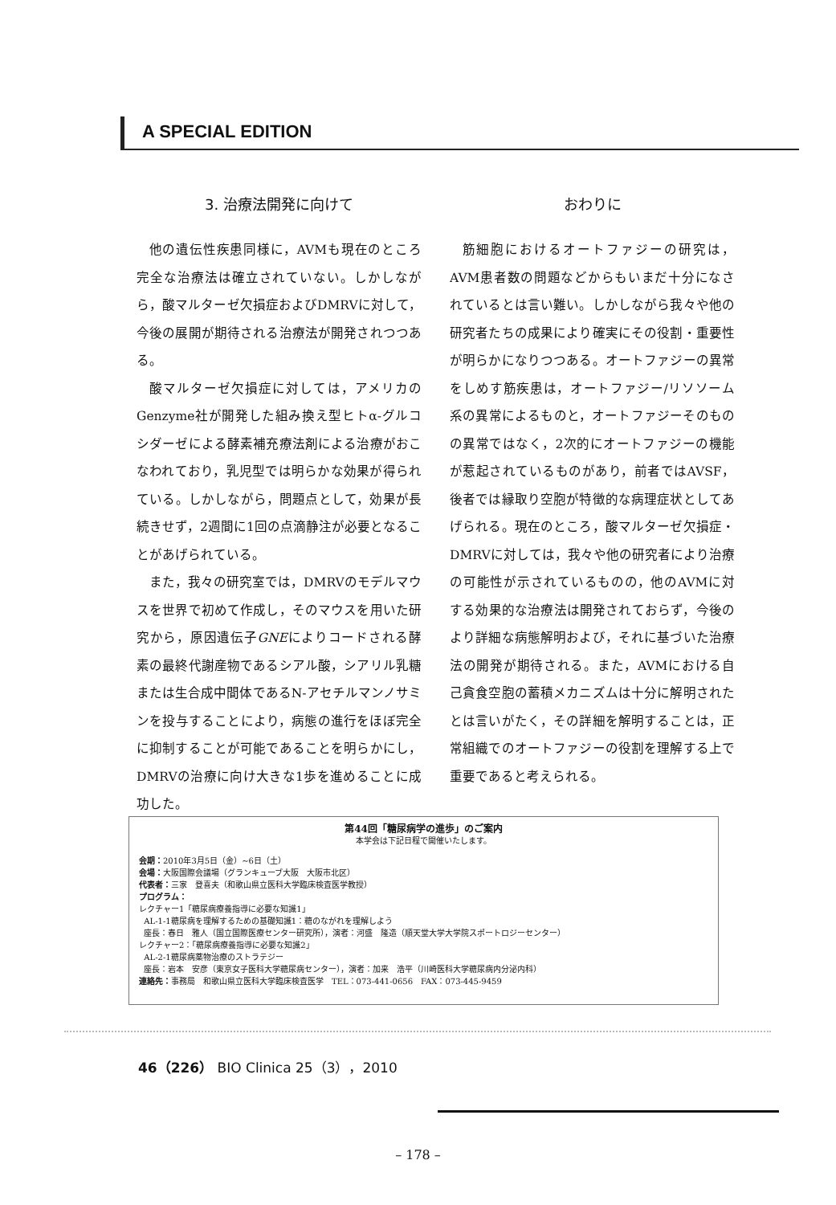A SPECIAL EDITION
3. 治療法開発に向けて
他の遺伝性疾患同様に，AVMも現在のところ完全な治療法は確立されていない。しかしながら，酸マルターゼ欠損症およびDMRVに対して，今後の展開が期待される治療法が開発されつつある。
酸マルターゼ欠損症に対しては，アメリカのGenzyme社が開発した組み換え型ヒトα-グルコシダーゼによる酵素補充療法剤による治療がおこなわれており，乳児型では明らかな効果が得られている。しかしながら，問題点として，効果が長続きせず，2週間に1回の点滴静注が必要となることがあげられている。
また，我々の研究室では，DMRVのモデルマウスを世界で初めて作成し，そのマウスを用いた研究から，原因遺伝子GNEによりコードされる酵素の最終代謝産物であるシアル酸，シアリル乳糖または生合成中間体であるN-アセチルマンノサミンを投与することにより，病態の進行をほぼ完全に抑制することが可能であることを明らかにし，DMRVの治療に向け大きな1歩を進めることに成功した。
おわりに
筋細胞におけるオートファジーの研究は，AVM患者数の問題などからもいまだ十分になされているとは言い難い。しかしながら我々や他の研究者たちの成果により確実にその役割・重要性が明らかになりつつある。オートファジーの異常をしめす筋疾患は，オートファジー/リソソーム系の異常によるものと，オートファジーそのものの異常ではなく，2次的にオートファジーの機能が惹起されているものがあり，前者ではAVSF，後者では縁取り空胞が特徴的な病理症状としてあげられる。現在のところ，酸マルターゼ欠損症・DMRVに対しては，我々や他の研究者により治療の可能性が示されているものの，他のAVMに対する効果的な治療法は開発されておらず，今後のより詳細な病態解明および，それに基づいた治療法の開発が期待される。また，AVMにおける自己貪食空胞の蓄積メカニズムは十分に解明されたとは言いがたく，その詳細を解明することは，正常組織でのオートファジーの役割を理解する上で重要であると考えられる。
第44回「糖尿病学の進歩」のご案内
本学会は下記日程で開催いたします。
会期：2010年3月5日（金）~6日（土）
会場：大阪国際会議場（グランキューブ大阪　大阪市北区）
代表者：三家　登喜夫（和歌山県立医科大学臨床検査医学教授）
プログラム：
レクチャー1「糖尿病療養指導に必要な知識1」
AL-1-1糖尿病を理解するための基礎知識1：糖のながれを理解しよう
座長：春日　雅人（国立国際医療センター研究所），演者：河盛　隆造（順天堂大学大学院スポートロジーセンター）
レクチャー2：「糖尿病療養指導に必要な知識2」
AL-2-1糖尿病薬物治療のストラテジー
座長：岩本　安彦（東京女子医科大学糖尿病センター），演者：加来　浩平（川崎医科大学糖尿病内分泌内科）
連絡先：事務局　和歌山県立医科大学臨床検査医学　TEL：073-441-0656　FAX：073-445-9459
46（226） BIO Clinica 25（3），2010
– 178 –